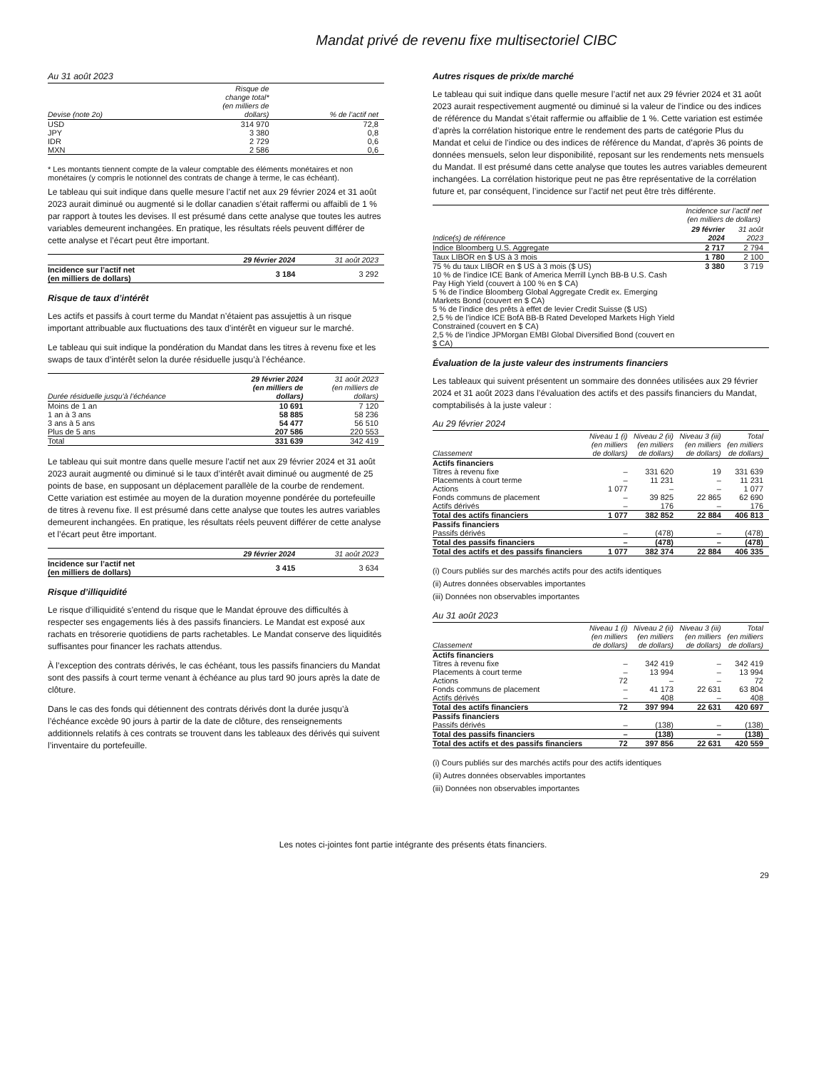Mandat privé de revenu fixe multisectoriel CIBC
Au 31 août 2023
| Devise (note 2o) | Risque de change total* (en milliers de dollars) | % de l’actif net |
| --- | --- | --- |
| USD | 314 970 | 72,8 |
| JPY | 3 380 | 0,8 |
| IDR | 2 729 | 0,6 |
| MXN | 2 586 | 0,6 |
* Les montants tiennent compte de la valeur comptable des éléments monétaires et non monétaires (y compris le notionnel des contrats de change à terme, le cas échéant).
Le tableau qui suit indique dans quelle mesure l’actif net aux 29 février 2024 et 31 août 2023 aurait diminué ou augmenté si le dollar canadien s’était raffermi ou affaibli de 1 % par rapport à toutes les devises. Il est présumé dans cette analyse que toutes les autres variables demeurent inchangées. En pratique, les résultats réels peuvent différer de cette analyse et l’écart peut être important.
| | 29 février 2024 | 31 août 2023 |
| --- | --- | --- |
| Incidence sur l’actif net (en milliers de dollars) | 3 184 | 3 292 |
Risque de taux d’intérêt
Les actifs et passifs à court terme du Mandat n’étaient pas assujettis à un risque important attribuable aux fluctuations des taux d’intérêt en vigueur sur le marché.
Le tableau qui suit indique la pondération du Mandat dans les titres à revenu fixe et les swaps de taux d’intérêt selon la durée résiduelle jusqu’à l’échéance.
| Durée résiduelle jusqu’à l’échéance | 29 février 2024 (en milliers de dollars) | 31 août 2023 (en milliers de dollars) |
| --- | --- | --- |
| Moins de 1 an | 10 691 | 7 120 |
| 1 an à 3 ans | 58 885 | 58 236 |
| 3 ans à 5 ans | 54 477 | 56 510 |
| Plus de 5 ans | 207 586 | 220 553 |
| Total | 331 639 | 342 419 |
Le tableau qui suit montre dans quelle mesure l’actif net aux 29 février 2024 et 31 août 2023 aurait augmenté ou diminué si le taux d’intérêt avait diminué ou augmenté de 25 points de base, en supposant un déplacement parallèle de la courbe de rendement. Cette variation est estimée au moyen de la duration moyenne pondérée du portefeuille de titres à revenu fixe. Il est présumé dans cette analyse que toutes les autres variables demeurent inchangées. En pratique, les résultats réels peuvent différer de cette analyse et l’écart peut être important.
| | 29 février 2024 | 31 août 2023 |
| --- | --- | --- |
| Incidence sur l’actif net (en milliers de dollars) | 3 415 | 3 634 |
Risque d’illiquidité
Le risque d’illiquidité s’entend du risque que le Mandat éprouve des difficultés à respecter ses engagements liés à des passifs financiers. Le Mandat est exposé aux rachats en trésorerie quotidiens de parts rachetables. Le Mandat conserve des liquidités suffisantes pour financer les rachats attendus.
À l’exception des contrats dérivés, le cas échéant, tous les passifs financiers du Mandat sont des passifs à court terme venant à échéance au plus tard 90 jours après la date de clôture.
Dans le cas des fonds qui détiennent des contrats dérivés dont la durée jusqu’à l’échéance excède 90 jours à partir de la date de clôture, des renseignements additionnels relatifs à ces contrats se trouvent dans les tableaux des dérivés qui suivent l’inventaire du portefeuille.
Autres risques de prix/de marché
Le tableau qui suit indique dans quelle mesure l’actif net aux 29 février 2024 et 31 août 2023 aurait respectivement augmenté ou diminué si la valeur de l’indice ou des indices de référence du Mandat s’était raffermie ou affaiblie de 1 %. Cette variation est estimée d’après la corrélation historique entre le rendement des parts de catégorie Plus du Mandat et celui de l’indice ou des indices de référence du Mandat, d’après 36 points de données mensuels, selon leur disponibilité, reposant sur les rendements nets mensuels du Mandat. Il est présumé dans cette analyse que toutes les autres variables demeurent inchangées. La corrélation historique peut ne pas être représentative de la corrélation future et, par conséquent, l’incidence sur l’actif net peut être très différente.
| | Incidence sur l’actif net (en milliers de dollars) | |
| --- | --- | --- |
| Indice(s) de référence | 29 février 2024 | 31 août 2023 |
| Indice Bloomberg U.S. Aggregate | 2 717 | 2 794 |
| Taux LIBOR en $ US à 3 mois | 1 780 | 2 100 |
| 75 % du taux LIBOR en $ US à 3 mois ($ US) 10 % de l’indice ICE Bank of America Merrill Lynch BB-B U.S. Cash Pay High Yield (couvert à 100 % en $ CA) 5 % de l’indice Bloomberg Global Aggregate Credit ex. Emerging Markets Bond (couvert en $ CA) 5 % de l’indice des prêts à effet de levier Credit Suisse ($ US) 2,5 % de l’indice ICE BofA BB-B Rated Developed Markets High Yield Constrained (couvert en $ CA) 2,5 % de l’indice JPMorgan EMBI Global Diversified Bond (couvert en $ CA) | 3 380 | 3 719 |
Évaluation de la juste valeur des instruments financiers
Les tableaux qui suivent présentent un sommaire des données utilisées aux 29 février 2024 et 31 août 2023 dans l’évaluation des actifs et des passifs financiers du Mandat, comptabilisés à la juste valeur :
Au 29 février 2024
| Classement | Niveau 1 (i) (en milliers de dollars) | Niveau 2 (ii) (en milliers de dollars) | Niveau 3 (iii) (en milliers de dollars) | Total (en milliers de dollars) |
| --- | --- | --- | --- | --- |
| Actifs financiers | | | | |
| Titres à revenu fixe | – | 331 620 | 19 | 331 639 |
| Placements à court terme | – | 11 231 | – | 11 231 |
| Actions | 1 077 | – | – | 1 077 |
| Fonds communs de placement | – | 39 825 | 22 865 | 62 690 |
| Actifs dérivés | – | 176 | – | 176 |
| Total des actifs financiers | 1 077 | 382 852 | 22 884 | 406 813 |
| Passifs financiers | | | | |
| Passifs dérivés | – | (478) | – | (478) |
| Total des passifs financiers | – | (478) | – | (478) |
| Total des actifs et des passifs financiers | 1 077 | 382 374 | 22 884 | 406 335 |
(i) Cours publiés sur des marchés actifs pour des actifs identiques
(ii) Autres données observables importantes
(iii) Données non observables importantes
Au 31 août 2023
| Classement | Niveau 1 (i) (en milliers de dollars) | Niveau 2 (ii) (en milliers de dollars) | Niveau 3 (iii) (en milliers de dollars) | Total (en milliers de dollars) |
| --- | --- | --- | --- | --- |
| Actifs financiers | | | | |
| Titres à revenu fixe | – | 342 419 | – | 342 419 |
| Placements à court terme | – | 13 994 | – | 13 994 |
| Actions | 72 | – | – | 72 |
| Fonds communs de placement | – | 41 173 | 22 631 | 63 804 |
| Actifs dérivés | – | 408 | – | 408 |
| Total des actifs financiers | 72 | 397 994 | 22 631 | 420 697 |
| Passifs financiers | | | | |
| Passifs dérivés | – | (138) | – | (138) |
| Total des passifs financiers | – | (138) | – | (138) |
| Total des actifs et des passifs financiers | 72 | 397 856 | 22 631 | 420 559 |
(i) Cours publiés sur des marchés actifs pour des actifs identiques
(ii) Autres données observables importantes
(iii) Données non observables importantes
Les notes ci-jointes font partie intégrante des présents états financiers.
29